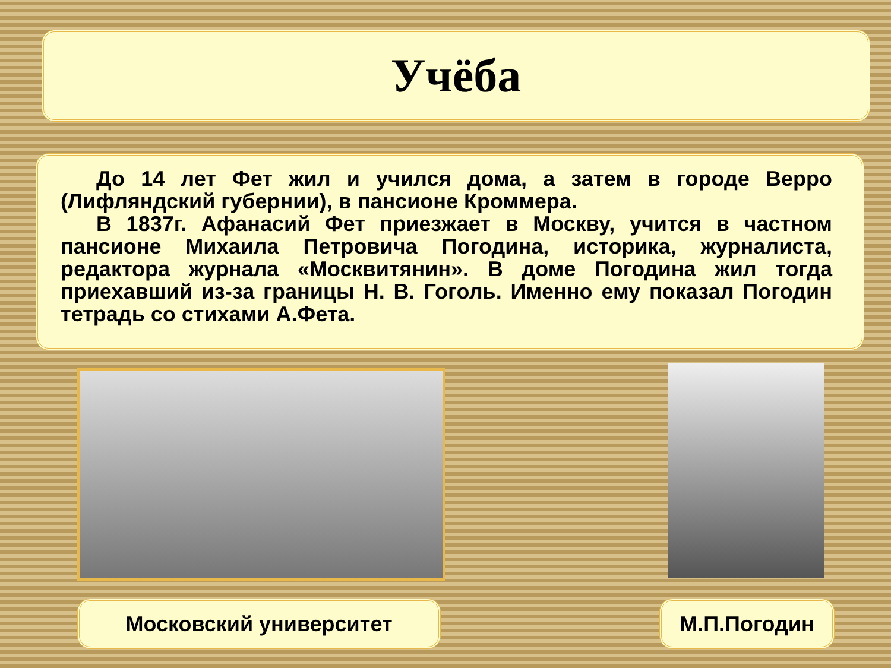Учёба
До 14 лет Фет жил и учился дома, а затем в городе Верро (Лифляндский губернии), в пансионе Кроммера.
В 1837г. Афанасий Фет приезжает в Москву, учится в частном пансионе Михаила Петровича Погодина, историка, журналиста, редактора журнала «Москвитянин». В доме Погодина жил тогда приехавший из-за границы Н. В. Гоголь. Именно ему показал Погодин тетрадь со стихами А.Фета.
Московский университет М.П.Погодин